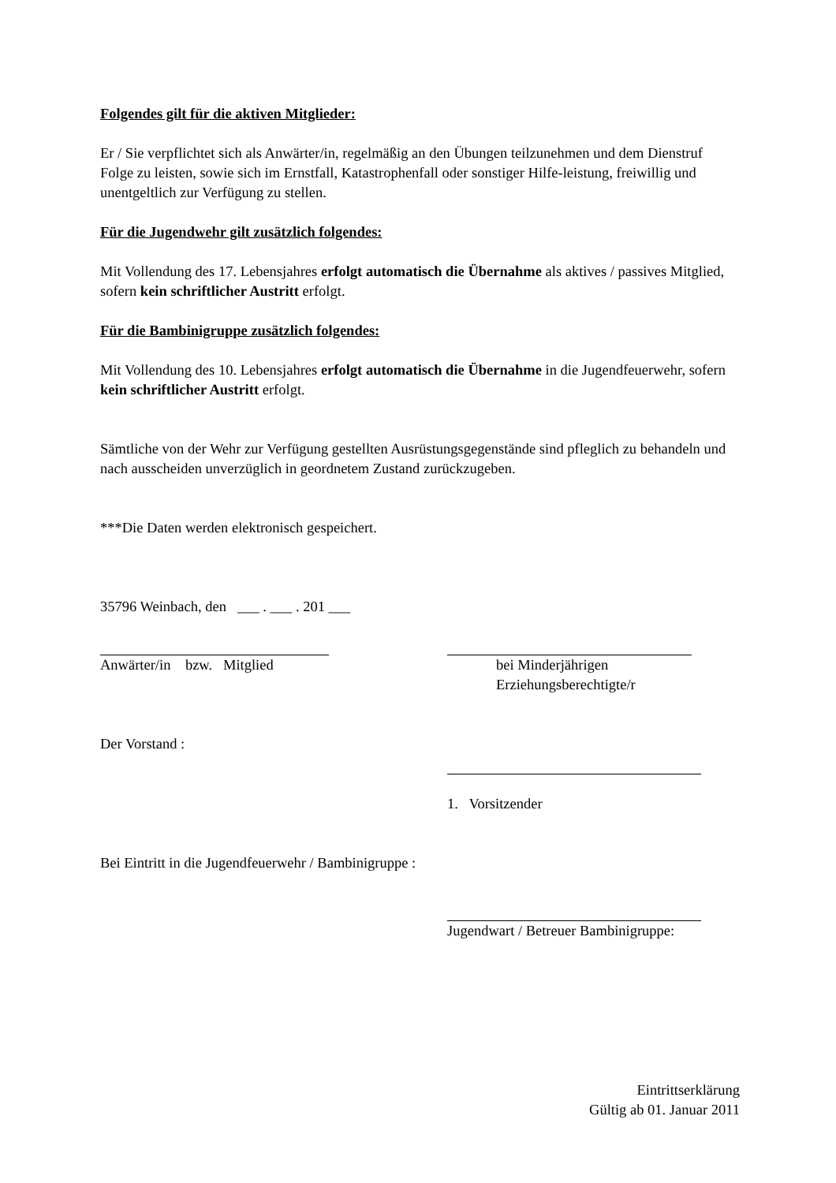Folgendes gilt für die aktiven Mitglieder:
Er / Sie verpflichtet sich als Anwärter/in, regelmäßig an den Übungen teilzunehmen und dem Dienstruf Folge zu leisten, sowie sich im Ernstfall, Katastrophenfall oder sonstiger Hilfe-leistung, freiwillig und unentgeltlich zur Verfügung zu stellen.
Für die Jugendwehr gilt zusätzlich folgendes:
Mit Vollendung des 17. Lebensjahres erfolgt automatisch die Übernahme als aktives / passives Mitglied, sofern kein schriftlicher Austritt erfolgt.
Für die Bambinigruppe zusätzlich folgendes:
Mit Vollendung des 10. Lebensjahres erfolgt automatisch die Übernahme in die Jugendfeuerwehr, sofern kein schriftlicher Austritt erfolgt.
Sämtliche von der Wehr zur Verfügung gestellten Ausrüstungsgegenstände sind pfleglich zu behandeln und nach ausscheiden unverzüglich in geordnetem Zustand zurückzugeben.
***Die Daten werden elektronisch gespeichert.
35796 Weinbach, den ___ . ___ . 201 ___
Anwärter/in bzw. Mitglied bei Minderjährigen
Erziehungsberechtigte/r
Der Vorstand :
1. Vorsitzender
Bei Eintritt in die Jugendfeuerwehr / Bambinigruppe :
Jugendwart / Betreuer Bambinigruppe:
Eintrittserklärung
Gültig ab 01. Januar 2011